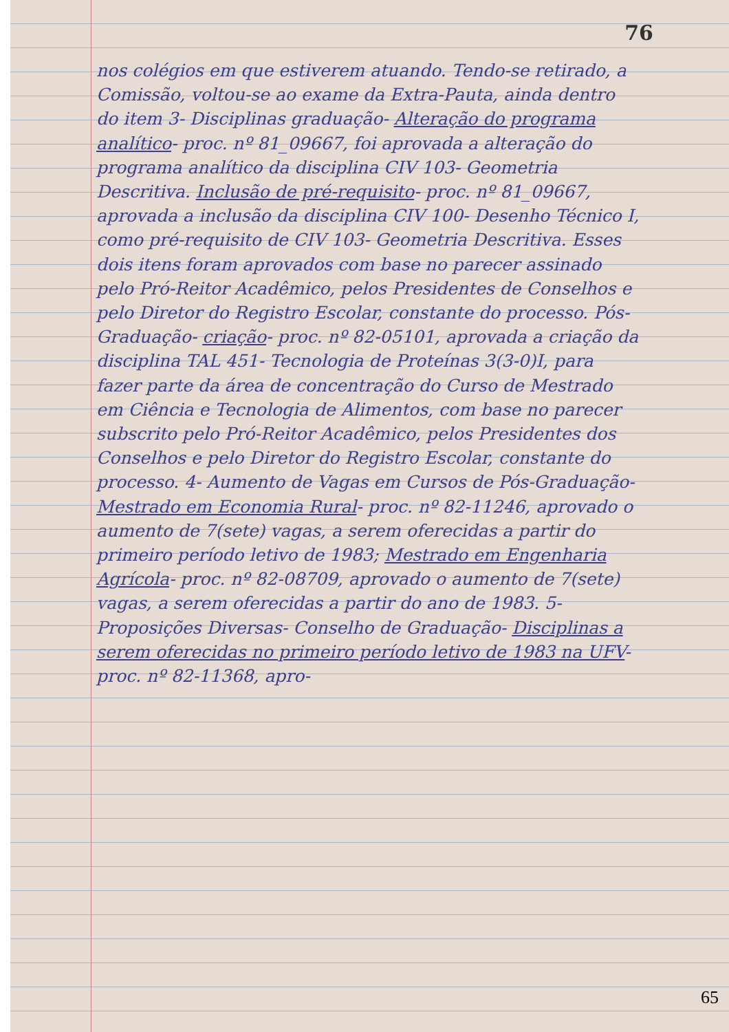76
nos colégios em que estiverem atuando. Tendo-se retirado, a Comissão, voltou-se ao exame da Extra-Pauta, ainda dentro do item 3- Disciplinas graduação- Alteração do programa analítico- proc. nº 81_09667, foi aprovada a alteração do programa analítico da disciplina CIV 103- Geometria Descritiva. Inclusão de pré-requisito- proc. nº 81_09667, aprovada a inclusão da disciplina CIV 100- Desenho Técnico I, como pré-requisito de CIV 103- Geometria Descritiva. Esses dois itens foram aprovados com base no parecer assinado pelo Pró-Reitor Acadêmico, pelos Presidentes de Conselhos e pelo Diretor do Registro Escolar, constante do processo. Pós-Graduação- criação- proc. nº 82-05101, aprovada a criação da disciplina TAL 451- Tecnologia de Proteínas 3(3-0)I, para fazer parte da área de concentração do Curso de Mestrado em Ciência e Tecnologia de Alimentos, com base no parecer subscrito pelo Pró-Reitor Acadêmico, pelos Presidentes dos Conselhos e pelo Diretor do Registro Escolar, constante do processo. 4- Aumento de Vagas em Cursos de Pós-Graduação- Mestrado em Economia Rural- proc. nº 82-11246, aprovado o aumento de 7(sete) vagas, a serem oferecidas a partir do primeiro período letivo de 1983; Mestrado em Engenharia Agrícola- proc. nº 82-08709, aprovado o aumento de 7(sete) vagas, a serem oferecidas a partir do ano de 1983. 5- Proposições Diversas- Conselho de Graduação- Disciplinas a serem oferecidas no primeiro período letivo de 1983 na UFV- proc. nº 82-11368, apro-
65